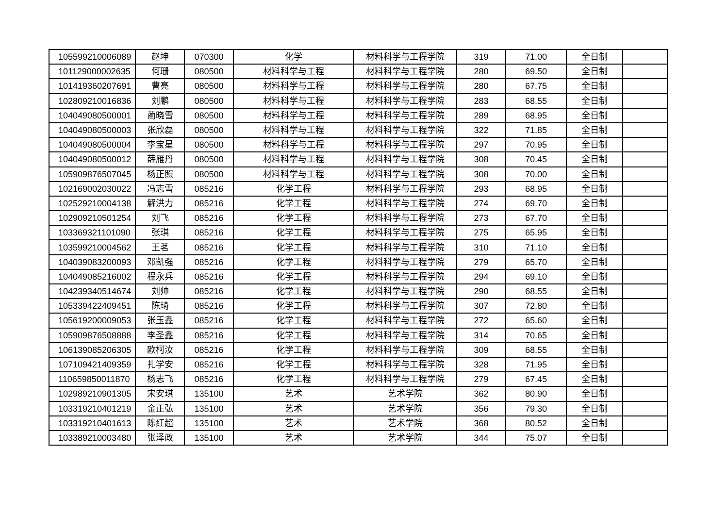| 105599210006089 | 赵坤 | 070300 | 化学 | 材料科学与工程学院 | 319 | 71.00 | 全日制 | |
| 101129000002635 | 何珊 | 080500 | 材料科学与工程 | 材料科学与工程学院 | 280 | 69.50 | 全日制 | |
| 101419360207691 | 曹亮 | 080500 | 材料科学与工程 | 材料科学与工程学院 | 280 | 67.75 | 全日制 | |
| 102809210016836 | 刘鹏 | 080500 | 材料科学与工程 | 材料科学与工程学院 | 283 | 68.55 | 全日制 | |
| 104049080500001 | 蔺晓雪 | 080500 | 材料科学与工程 | 材料科学与工程学院 | 289 | 68.95 | 全日制 | |
| 104049080500003 | 张欣磊 | 080500 | 材料科学与工程 | 材料科学与工程学院 | 322 | 71.85 | 全日制 | |
| 104049080500004 | 李宝星 | 080500 | 材料科学与工程 | 材料科学与工程学院 | 297 | 70.95 | 全日制 | |
| 104049080500012 | 薛雁丹 | 080500 | 材料科学与工程 | 材料科学与工程学院 | 308 | 70.45 | 全日制 | |
| 105909876507045 | 杨正照 | 080500 | 材料科学与工程 | 材料科学与工程学院 | 308 | 70.00 | 全日制 | |
| 102169002030022 | 冯志雪 | 085216 | 化学工程 | 材料科学与工程学院 | 293 | 68.95 | 全日制 | |
| 102529210004138 | 解洪力 | 085216 | 化学工程 | 材料科学与工程学院 | 274 | 69.70 | 全日制 | |
| 102909210501254 | 刘飞 | 085216 | 化学工程 | 材料科学与工程学院 | 273 | 67.70 | 全日制 | |
| 103369321101090 | 张琪 | 085216 | 化学工程 | 材料科学与工程学院 | 275 | 65.95 | 全日制 | |
| 103599210004562 | 王茗 | 085216 | 化学工程 | 材料科学与工程学院 | 310 | 71.10 | 全日制 | |
| 104039083200093 | 邓凯强 | 085216 | 化学工程 | 材料科学与工程学院 | 279 | 65.70 | 全日制 | |
| 104049085216002 | 程永兵 | 085216 | 化学工程 | 材料科学与工程学院 | 294 | 69.10 | 全日制 | |
| 104239340514674 | 刘帅 | 085216 | 化学工程 | 材料科学与工程学院 | 290 | 68.55 | 全日制 | |
| 105339422409451 | 陈琦 | 085216 | 化学工程 | 材料科学与工程学院 | 307 | 72.80 | 全日制 | |
| 105619200009053 | 张玉鑫 | 085216 | 化学工程 | 材料科学与工程学院 | 272 | 65.60 | 全日制 | |
| 105909876508888 | 李圣鑫 | 085216 | 化学工程 | 材料科学与工程学院 | 314 | 70.65 | 全日制 | |
| 106139085206305 | 欧柯汝 | 085216 | 化学工程 | 材料科学与工程学院 | 309 | 68.55 | 全日制 | |
| 107109421409359 | 扎学安 | 085216 | 化学工程 | 材料科学与工程学院 | 328 | 71.95 | 全日制 | |
| 110659850011870 | 杨志飞 | 085216 | 化学工程 | 材料科学与工程学院 | 279 | 67.45 | 全日制 | |
| 102989210901305 | 宋安琪 | 135100 | 艺术 | 艺术学院 | 362 | 80.90 | 全日制 | |
| 103319210401219 | 金正弘 | 135100 | 艺术 | 艺术学院 | 356 | 79.30 | 全日制 | |
| 103319210401613 | 陈红超 | 135100 | 艺术 | 艺术学院 | 368 | 80.52 | 全日制 | |
| 103389210003480 | 张泽政 | 135100 | 艺术 | 艺术学院 | 344 | 75.07 | 全日制 | |